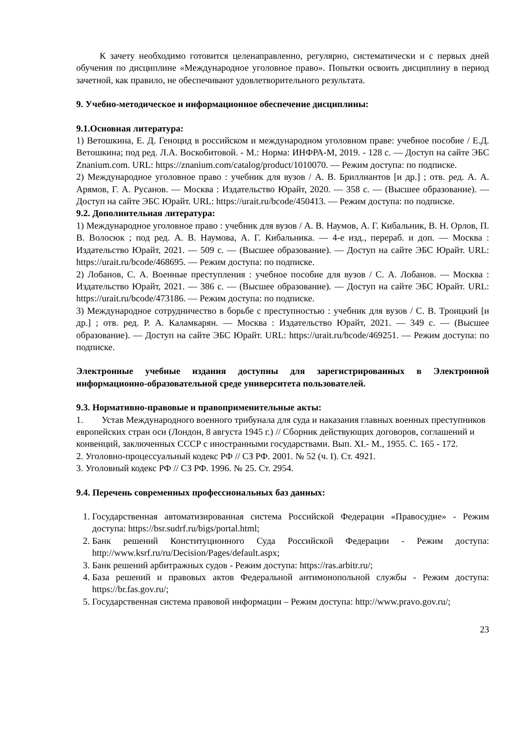К зачету необходимо готовится целенаправленно, регулярно, систематически и с первых дней обучения по дисциплине «Международное уголовное право». Попытки освоить дисциплину в период зачетной, как правило, не обеспечивают удовлетворительного результата.
9. Учебно-методическое и информационное обеспечение дисциплины:
9.1.Основная литература:
1) Ветошкина, Е. Д. Геноцид в российском и международном уголовном праве: учебное пособие / Е.Д. Ветошкина; под ред. Л.А. Воскобитовой. - М.: Норма: ИНФРА-М, 2019. - 128 с. — Доступ на сайте ЭБС Znanium.com. URL: https://znanium.com/catalog/product/1010070. — Режим доступа: по подписке.
2) Международное уголовное право : учебник для вузов / А. В. Бриллиантов [и др.] ; отв. ред. А. А. Арямов, Г. А. Русанов. — Москва : Издательство Юрайт, 2020. — 358 с. — (Высшее образование). — Доступ на сайте ЭБС Юрайт. URL: https://urait.ru/bcode/450413. — Режим доступа: по подписке.
9.2. Дополнительная литература:
1) Международное уголовное право : учебник для вузов / А. В. Наумов, А. Г. Кибальник, В. Н. Орлов, П. В. Волосюк ; под ред. А. В. Наумова, А. Г. Кибальника. — 4-е изд., перераб. и доп. — Москва : Издательство Юрайт, 2021. — 509 с. — (Высшее образование). — Доступ на сайте ЭБС Юрайт. URL: https://urait.ru/bcode/468695. — Режим доступа: по подписке.
2) Лобанов, С. А. Военные преступления : учебное пособие для вузов / С. А. Лобанов. — Москва : Издательство Юрайт, 2021. — 386 с. — (Высшее образование). — Доступ на сайте ЭБС Юрайт. URL: https://urait.ru/bcode/473186. — Режим доступа: по подписке.
3) Международное сотрудничество в борьбе с преступностью : учебник для вузов / С. В. Троицкий [и др.] ; отв. ред. Р. А. Каламкарян. — Москва : Издательство Юрайт, 2021. — 349 с. — (Высшее образование). — Доступ на сайте ЭБС Юрайт. URL: https://urait.ru/bcode/469251. — Режим доступа: по подписке.
Электронные учебные издания доступны для зарегистрированных в Электронной информационно-образовательной среде университета пользователей.
9.3. Нормативно-правовые и правоприменительные акты:
1. Устав Международного военного трибунала для суда и наказания главных военных преступников европейских стран оси (Лондон, 8 августа 1945 г.) // Сборник действующих договоров, соглашений и конвенций, заключенных СССР с иностранными государствами. Вып. XI.- М., 1955. С. 165 - 172.
2. Уголовно-процессуальный кодекс РФ // СЗ РФ. 2001. № 52 (ч. I). Ст. 4921.
3. Уголовный кодекс РФ // СЗ РФ. 1996. № 25. Ст. 2954.
9.4. Перечень современных профессиональных баз данных:
1. Государственная автоматизированная система Российской Федерации «Правосудие» - Режим доступа: https://bsr.sudrf.ru/bigs/portal.html;
2. Банк решений Конституционного Суда Российской Федерации - Режим доступа: http://www.ksrf.ru/ru/Decision/Pages/default.aspx;
3. Банк решений арбитражных судов - Режим доступа: https://ras.arbitr.ru/;
4. База решений и правовых актов Федеральной антимонопольной службы - Режим доступа: https://br.fas.gov.ru/;
5. Государственная система правовой информации – Режим доступа: http://www.pravo.gov.ru/;
23